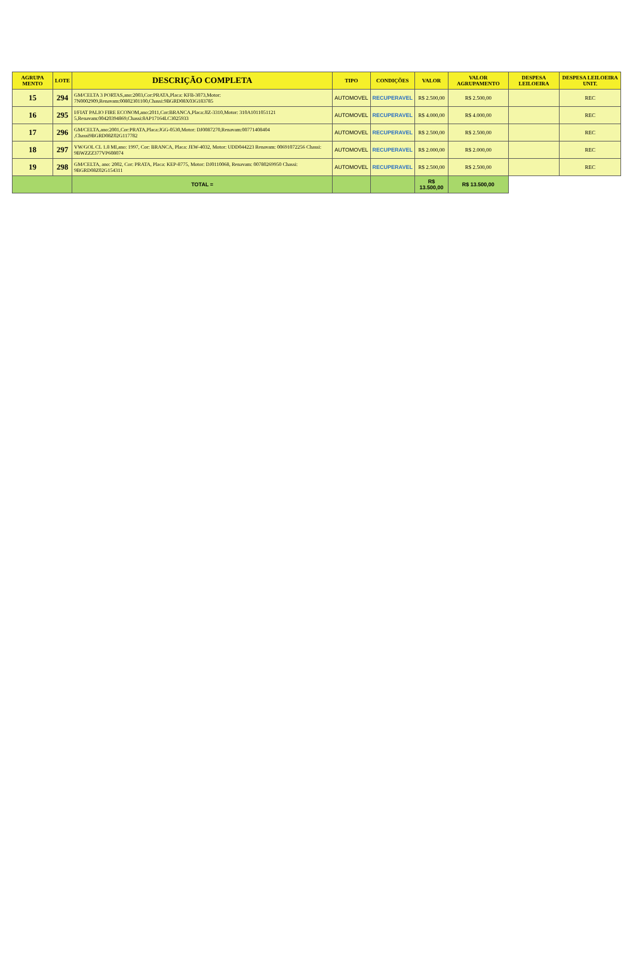| AGRUPA MENTO | LOTE | DESCRIÇÃO COMPLETA | TIPO | CONDIÇÕES | VALOR | VALOR AGRUPAMENTO | DESPESA LEILOEIRA | DESPESA LEILOEIRA UNIT. |
| --- | --- | --- | --- | --- | --- | --- | --- | --- |
| 15 | 294 | GM/CELTA 3 PORTAS,ano:2003,Cor:PRATA,Placa: KFB-3073,Motor: 7N0002909,Renavam:00802301100,Chassi:9BGRD08X03G183785 | AUTOMOVEL | RECUPERAVEL | R$ 2.500,00 | R$ 2.500,00 | | REC |
| 16 | 295 | I/FIAT PALIO FIRE ECONOM,ano:2011,Cor:BRANCA,Placa:JIZ-3310,Motor: 310A1011051121 5,Renavam:00420394869,Chassi:8AP17164LC3025933 | AUTOMOVEL | RECUPERAVEL | R$ 4.000,00 | R$ 4.000,00 | | REC |
| 17 | 296 | GM/CELTA,ano:2001,Cor:PRATA,Placa:JGG-0530,Motor: DJ0087270,Renavam:00771408404 ,Chassi9BGRD08Z02G117782 | AUTOMOVEL | RECUPERAVEL | R$ 2.500,00 | R$ 2.500,00 | | REC |
| 18 | 297 | VW/GOL CL 1.8 MI,ano: 1997, Cor: BRANCA, Placa: JEW-4032, Motor: UDD044223 Renavam: 00691072256 Chassi: 9BWZZZ377VP608074 | AUTOMOVEL | RECUPERAVEL | R$ 2.000,00 | R$ 2.000,00 | | REC |
| 19 | 298 | GM/CELTA, ano: 2002, Cor: PRATA, Placa: KEP-8775, Motor: DJ0110068, Renavam: 00780269950 Chassi: 9BGRD08Z02G154311 | AUTOMOVEL | RECUPERAVEL | R$ 2.500,00 | R$ 2.500,00 | | REC |
| | | TOTAL = | | | R$ 13.500,00 | R$ 13.500,00 | | |